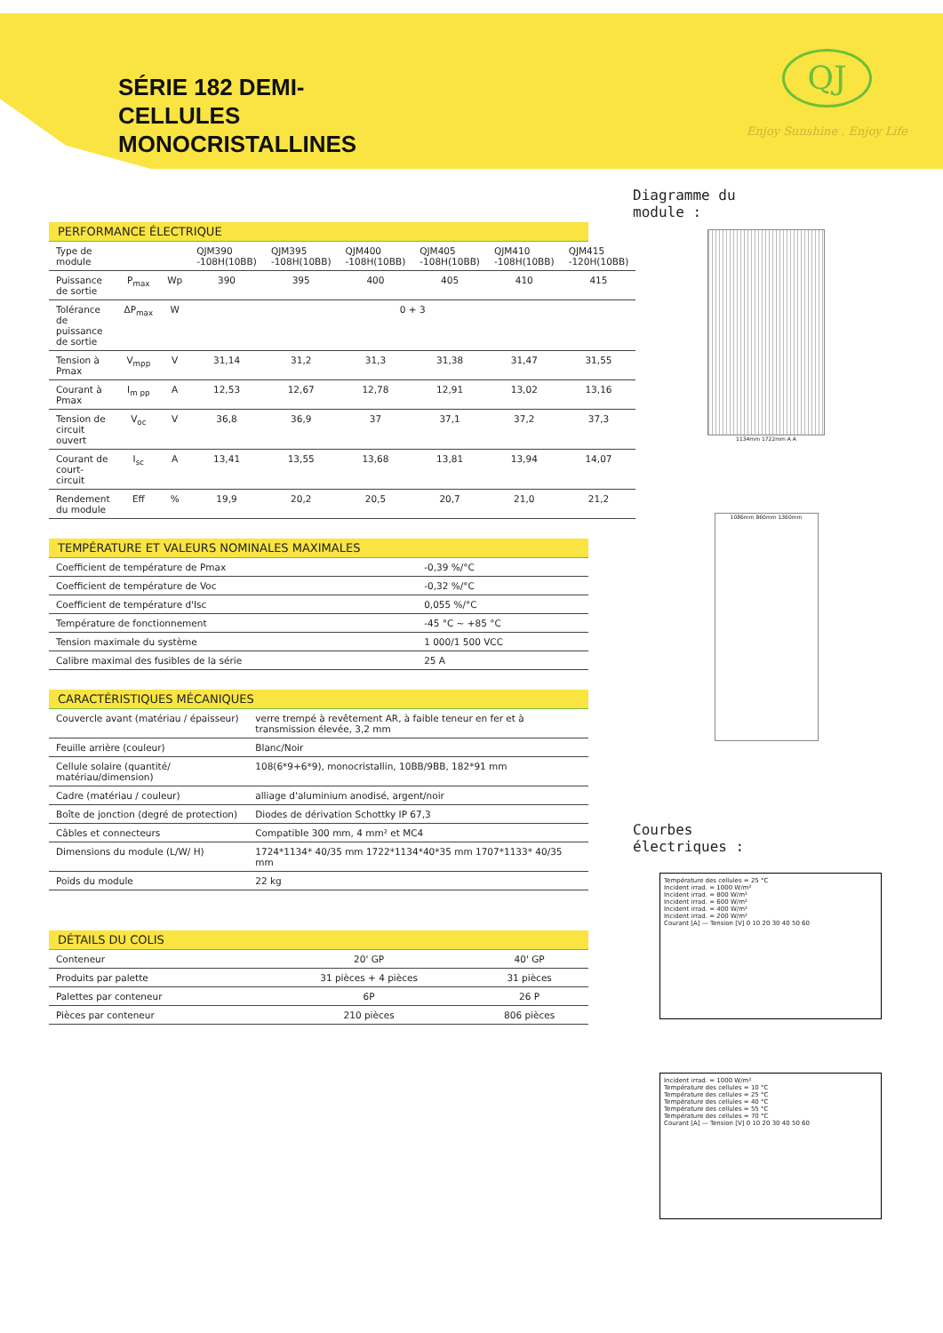SÉRIE 182 DEMI-
CELLULES
MONOCRISTALLINES
QJ
Enjoy Sunshine . Enjoy Life
PERFORMANCE ÉLECTRIQUE
| Type de module | | | QJM390 -108H(10BB) | QJM395 -108H(10BB) | QJM400 -108H(10BB) | QJM405 -108H(10BB) | QJM410 -108H(10BB) | QJM415 -120H(10BB) |
| --- | --- | --- | --- | --- | --- | --- | --- | --- |
| Puissance de sortie | P<sub>max</sub> | Wp | 390 | 395 | 400 | 405 | 410 | 415 |
| Tolérance de puissance de sortie | ΔP<sub>max</sub> | W | 0 + 3 | | | | | |
| Tension à Pmax | V<sub>mpp</sub> | V | 31,14 | 31,2 | 31,3 | 31,38 | 31,47 | 31,55 |
| Courant à Pmax | I<sub>m pp</sub> | A | 12,53 | 12,67 | 12,78 | 12,91 | 13,02 | 13,16 |
| Tension de circuit ouvert | V<sub>oc</sub> | V | 36,8 | 36,9 | 37 | 37,1 | 37,2 | 37,3 |
| Courant de court-circuit | I<sub>sc</sub> | A | 13,41 | 13,55 | 13,68 | 13,81 | 13,94 | 14,07 |
| Rendement du module | Eff | % | 19,9 | 20,2 | 20,5 | 20,7 | 21,0 | 21,2 |
TEMPÉRATURE ET VALEURS NOMINALES MAXIMALES
| Coefficient de température de Pmax | -0,39 %/°C |
| Coefficient de température de Voc | -0,32 %/°C |
| Coefficient de température d'Isc | 0,055 %/°C |
| Température de fonctionnement | -45 °C ~ +85 °C |
| Tension maximale du système | 1 000/1 500 VCC |
| Calibre maximal des fusibles de la série | 25 A |
CARACTÉRISTIQUES MÉCANIQUES
| Couvercle avant (matériau / épaisseur) | verre trempé à revêtement AR, à faible teneur en fer et à transmission élevée, 3,2 mm |
| Feuille arrière (couleur) | Blanc/Noir |
| Cellule solaire (quantité/ matériau/dimension) | 108(6*9+6*9), monocristallin, 10BB/9BB, 182*91 mm |
| Cadre (matériau / couleur) | alliage d'aluminium anodisé, argent/noir |
| Boîte de jonction (degré de protection) | Diodes de dérivation Schottky IP 67,3 |
| Câbles et connecteurs | Compatible 300 mm, 4 mm² et MC4 |
| Dimensions du module (L/W/ H) | 1724*1134* 40/35 mm 1722*1134*40*35 mm 1707*1133* 40/35 mm |
| Poids du module | 22 kg |
DÉTAILS DU COLIS
| Conteneur | 20' GP | 40' GP |
| Produits par palette | 31 pièces + 4 pièces | 31 pièces |
| Palettes par conteneur | 6P | 26 P |
| Pièces par conteneur | 210 pièces | 806 pièces |
Diagramme du
module :
1134mm 1722mm A A
1086mm 860mm 1360mm
Courbes
électriques :
Température des cellules = 25 °C
Incident irrad. = 1000 W/m²
Incident irrad. = 800 W/m²
Incident irrad. = 600 W/m²
Incident irrad. = 400 W/m²
Incident irrad. = 200 W/m²
Courant [A] — Tension [V] 0 10 20 30 40 50 60
Incident irrad. = 1000 W/m²
Température des cellules = 10 °C
Température des cellules = 25 °C
Température des cellules = 40 °C
Température des cellules = 55 °C
Température des cellules = 70 °C
Courant [A] — Tension [V] 0 10 20 30 40 50 60